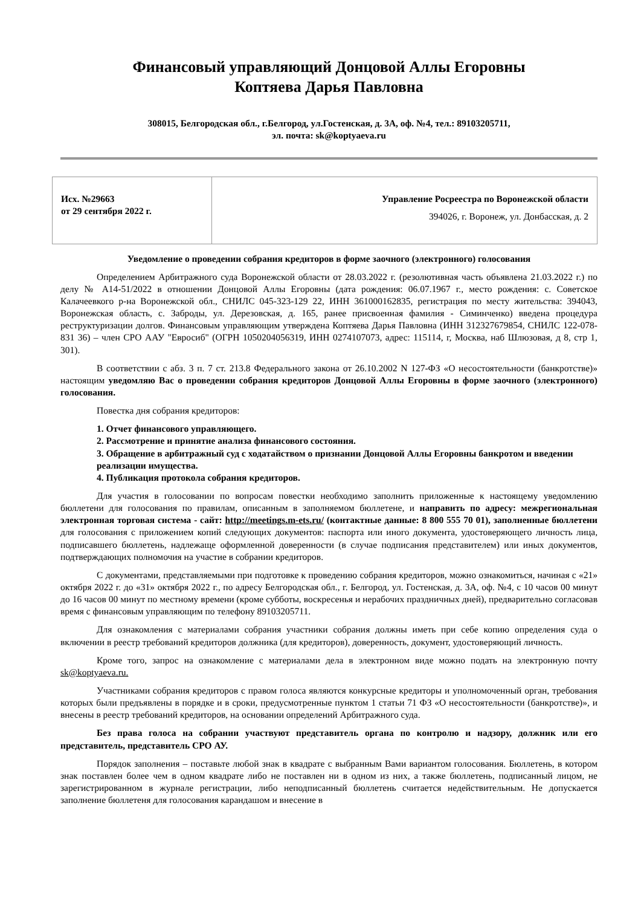Финансовый управляющий Донцовой Аллы Егоровны
Коптяева Дарья Павловна
308015, Белгородская обл., г.Белгород, ул.Гостенская, д. 3А, оф. №4, тел.: 89103205711,
эл. почта: sk@koptyaeva.ru
| Исх. №29663 от 29 сентября 2022 г. | Управление Росреестра по Воронежской области 394026, г. Воронеж, ул. Донбасская, д. 2 |
Уведомление о проведении собрания кредиторов в форме заочного (электронного) голосования
Определением Арбитражного суда Воронежской области от 28.03.2022 г. (резолютивная часть объявлена 21.03.2022 г.) по делу № А14-51/2022 в отношении Донцовой Аллы Егоровны (дата рождения: 06.07.1967 г., место рождения: с. Советское Калачеевкого р-на Воронежской обл., СНИЛС 045-323-129 22, ИНН 361000162835, регистрация по месту жительства: 394043, Воронежская область, с. Заброды, ул. Дерезовская, д. 165, ранее присвоенная фамилия - Симинченко) введена процедура реструктуризации долгов. Финансовым управляющим утверждена Коптяева Дарья Павловна (ИНН 312327679854, СНИЛС 122-078-831 36) – член СРО ААУ "Евросиб" (ОГРН 1050204056319, ИНН 0274107073, адрес: 115114, г, Москва, наб Шлюзовая, д 8, стр 1, 301).
В соответствии с абз. 3 п. 7 ст. 213.8 Федерального закона от 26.10.2002 N 127-ФЗ «О несостоятельности (банкротстве)» настоящим уведомляю Вас о проведении собрания кредиторов Донцовой Аллы Егоровны в форме заочного (электронного) голосования.
Повестка дня собрания кредиторов:
1. Отчет финансового управляющего.
2. Рассмотрение и принятие анализа финансового состояния.
3. Обращение в арбитражный суд с ходатайством о признании Донцовой Аллы Егоровны банкротом и введении реализации имущества.
4. Публикация протокола собрания кредиторов.
Для участия в голосовании по вопросам повестки необходимо заполнить приложенные к настоящему уведомлению бюллетени для голосования по правилам, описанным в заполняемом бюллетене, и направить по адресу: межрегиональная электронная торговая система - сайт: http://meetings.m-ets.ru/ (контактные данные: 8 800 555 70 01), заполненные бюллетени для голосования с приложением копий следующих документов: паспорта или иного документа, удостоверяющего личность лица, подписавшего бюллетень, надлежаще оформленной доверенности (в случае подписания представителем) или иных документов, подтверждающих полномочия на участие в собрании кредиторов.
С документами, представляемыми при подготовке к проведению собрания кредиторов, можно ознакомиться, начиная с «21» октября 2022 г. до «31» октября 2022 г., по адресу Белгородская обл., г. Белгород, ул. Гостенская, д. 3А, оф. №4, с 10 часов 00 минут до 16 часов 00 минут по местному времени (кроме субботы, воскресенья и нерабочих праздничных дней), предварительно согласовав время с финансовым управляющим по телефону 89103205711.
Для ознакомления с материалами собрания участники собрания должны иметь при себе копию определения суда о включении в реестр требований кредиторов должника (для кредиторов), доверенность, документ, удостоверяющий личность.
Кроме того, запрос на ознакомление с материалами дела в электронном виде можно подать на электронную почту sk@koptyaeva.ru.
Участниками собрания кредиторов с правом голоса являются конкурсные кредиторы и уполномоченный орган, требования которых были предъявлены в порядке и в сроки, предусмотренные пунктом 1 статьи 71 ФЗ «О несостоятельности (банкротстве)», и внесены в реестр требований кредиторов, на основании определений Арбитражного суда.
Без права голоса на собрании участвуют представитель органа по контролю и надзору, должник или его представитель, представитель СРО АУ.
Порядок заполнения – поставьте любой знак в квадрате с выбранным Вами вариантом голосования. Бюллетень, в котором знак поставлен более чем в одном квадрате либо не поставлен ни в одном из них, а также бюллетень, подписанный лицом, не зарегистрированном в журнале регистрации, либо неподписанный бюллетень считается недействительным. Не допускается заполнение бюллетеня для голосования карандашом и внесение в